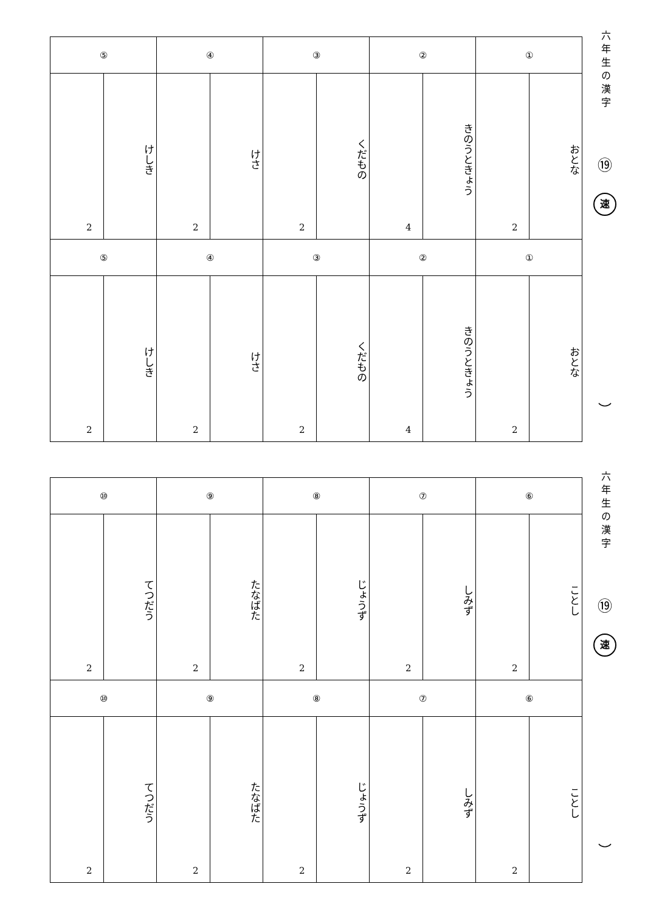| ⑤ | | ④ | | ③ | | ② | | ① | |
| 2 | けしき | 2 | けさ | 2 | くだもの | 4 | きのうときょう | 2 | おとな |
| ⑤ | | ④ | | ③ | | ② | | ① | |
| 2 | けしき | 2 | けさ | 2 | くだもの | 4 | きのうときょう | 2 | おとな |
六年生の漢字
⑲
速
︶
| ⑩ | | ⑨ | | ⑧ | | ⑦ | | ⑥ | |
| 2 | てつだう | 2 | たなばた | 2 | じょうず | 2 | しみず | 2 | ことし |
| ⑩ | | ⑨ | | ⑧ | | ⑦ | | ⑥ | |
| 2 | てつだう | 2 | たなばた | 2 | じょうず | 2 | しみず | 2 | ことし |
六年生の漢字
⑲
速
︶